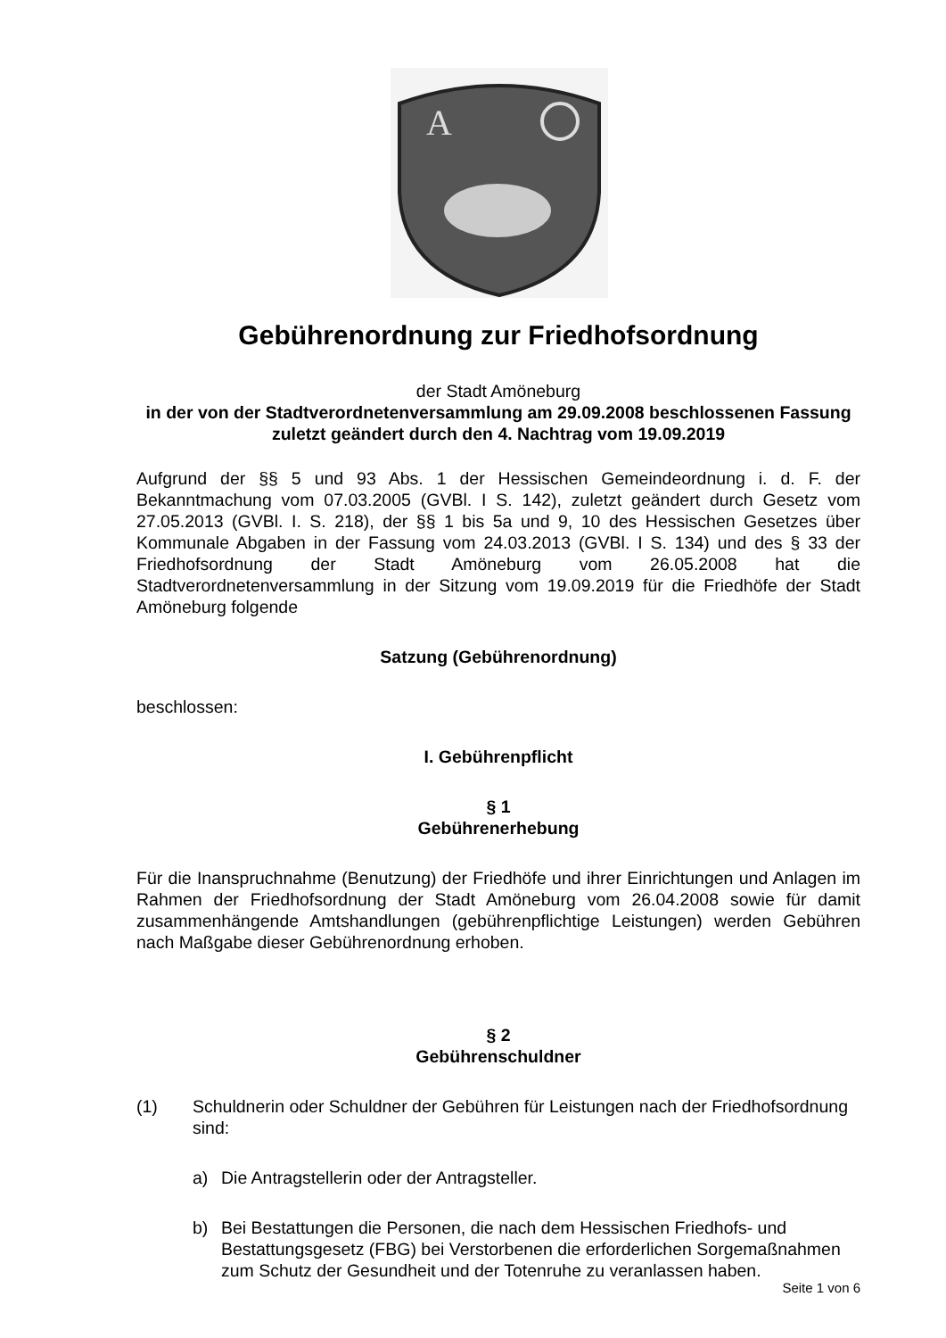A
Gebührenordnung zur Friedhofsordnung
der Stadt Amöneburg
in der von der Stadtverordnetenversammlung am 29.09.2008 beschlossenen Fassung zuletzt geändert durch den 4. Nachtrag vom 19.09.2019
Aufgrund der §§ 5 und 93 Abs. 1 der Hessischen Gemeindeordnung i. d. F. der Bekanntmachung vom 07.03.2005 (GVBl. I S. 142), zuletzt geändert durch Gesetz vom 27.05.2013 (GVBl. I. S. 218), der §§ 1 bis 5a und 9, 10 des Hessischen Gesetzes über Kommunale Abgaben in der Fassung vom 24.03.2013 (GVBl. I S. 134) und des § 33 der Friedhofsordnung der Stadt Amöneburg vom 26.05.2008 hat die Stadtverordnetenversammlung in der Sitzung vom 19.09.2019 für die Friedhöfe der Stadt Amöneburg folgende
Satzung (Gebührenordnung)
beschlossen:
I. Gebührenpflicht
§ 1
Gebührenerhebung
Für die Inanspruchnahme (Benutzung) der Friedhöfe und ihrer Einrichtungen und Anlagen im Rahmen der Friedhofsordnung der Stadt Amöneburg vom 26.04.2008 sowie für damit zusammenhängende Amtshandlungen (gebührenpflichtige Leistungen) werden Gebühren nach Maßgabe dieser Gebührenordnung erhoben.
§ 2
Gebührenschuldner
(1) Schuldnerin oder Schuldner der Gebühren für Leistungen nach der Friedhofsordnung sind:
a) Die Antragstellerin oder der Antragsteller.
b) Bei Bestattungen die Personen, die nach dem Hessischen Friedhofs- und Bestattungsgesetz (FBG) bei Verstorbenen die erforderlichen Sorgemaßnahmen zum Schutz der Gesundheit und der Totenruhe zu veranlassen haben.
Seite 1 von 6